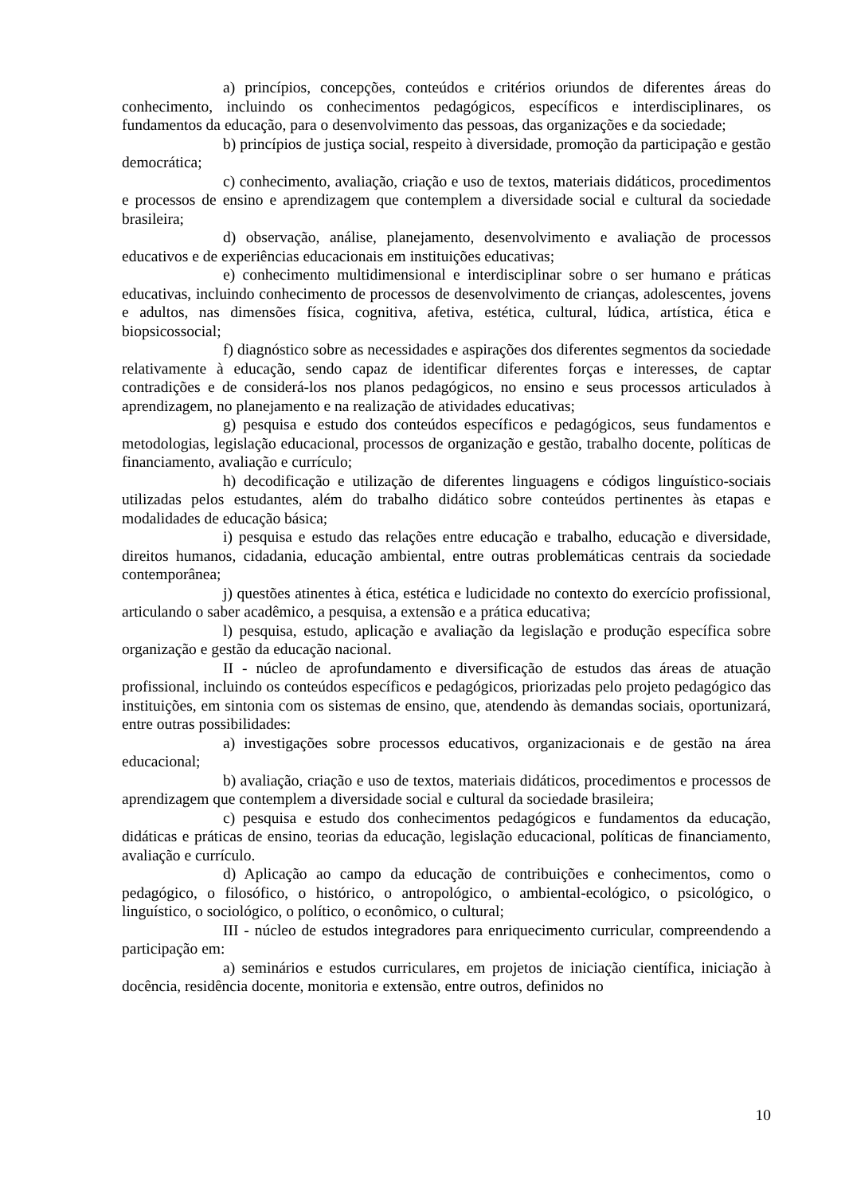a) princípios, concepções, conteúdos e critérios oriundos de diferentes áreas do conhecimento, incluindo os conhecimentos pedagógicos, específicos e interdisciplinares, os fundamentos da educação, para o desenvolvimento das pessoas, das organizações e da sociedade;
b) princípios de justiça social, respeito à diversidade, promoção da participação e gestão democrática;
c) conhecimento, avaliação, criação e uso de textos, materiais didáticos, procedimentos e processos de ensino e aprendizagem que contemplem a diversidade social e cultural da sociedade brasileira;
d) observação, análise, planejamento, desenvolvimento e avaliação de processos educativos e de experiências educacionais em instituições educativas;
e) conhecimento multidimensional e interdisciplinar sobre o ser humano e práticas educativas, incluindo conhecimento de processos de desenvolvimento de crianças, adolescentes, jovens e adultos, nas dimensões física, cognitiva, afetiva, estética, cultural, lúdica, artística, ética e biopsicossocial;
f) diagnóstico sobre as necessidades e aspirações dos diferentes segmentos da sociedade relativamente à educação, sendo capaz de identificar diferentes forças e interesses, de captar contradições e de considerá-los nos planos pedagógicos, no ensino e seus processos articulados à aprendizagem, no planejamento e na realização de atividades educativas;
g) pesquisa e estudo dos conteúdos específicos e pedagógicos, seus fundamentos e metodologias, legislação educacional, processos de organização e gestão, trabalho docente, políticas de financiamento, avaliação e currículo;
h) decodificação e utilização de diferentes linguagens e códigos linguístico-sociais utilizadas pelos estudantes, além do trabalho didático sobre conteúdos pertinentes às etapas e modalidades de educação básica;
i) pesquisa e estudo das relações entre educação e trabalho, educação e diversidade, direitos humanos, cidadania, educação ambiental, entre outras problemáticas centrais da sociedade contemporânea;
j) questões atinentes à ética, estética e ludicidade no contexto do exercício profissional, articulando o saber acadêmico, a pesquisa, a extensão e a prática educativa;
l) pesquisa, estudo, aplicação e avaliação da legislação e produção específica sobre organização e gestão da educação nacional.
II - núcleo de aprofundamento e diversificação de estudos das áreas de atuação profissional, incluindo os conteúdos específicos e pedagógicos, priorizadas pelo projeto pedagógico das instituições, em sintonia com os sistemas de ensino, que, atendendo às demandas sociais, oportunizará, entre outras possibilidades:
a) investigações sobre processos educativos, organizacionais e de gestão na área educacional;
b) avaliação, criação e uso de textos, materiais didáticos, procedimentos e processos de aprendizagem que contemplem a diversidade social e cultural da sociedade brasileira;
c) pesquisa e estudo dos conhecimentos pedagógicos e fundamentos da educação, didáticas e práticas de ensino, teorias da educação, legislação educacional, políticas de financiamento, avaliação e currículo.
d) Aplicação ao campo da educação de contribuições e conhecimentos, como o pedagógico, o filosófico, o histórico, o antropológico, o ambiental-ecológico, o psicológico, o linguístico, o sociológico, o político, o econômico, o cultural;
III - núcleo de estudos integradores para enriquecimento curricular, compreendendo a participação em:
a) seminários e estudos curriculares, em projetos de iniciação científica, iniciação à docência, residência docente, monitoria e extensão, entre outros, definidos no
10